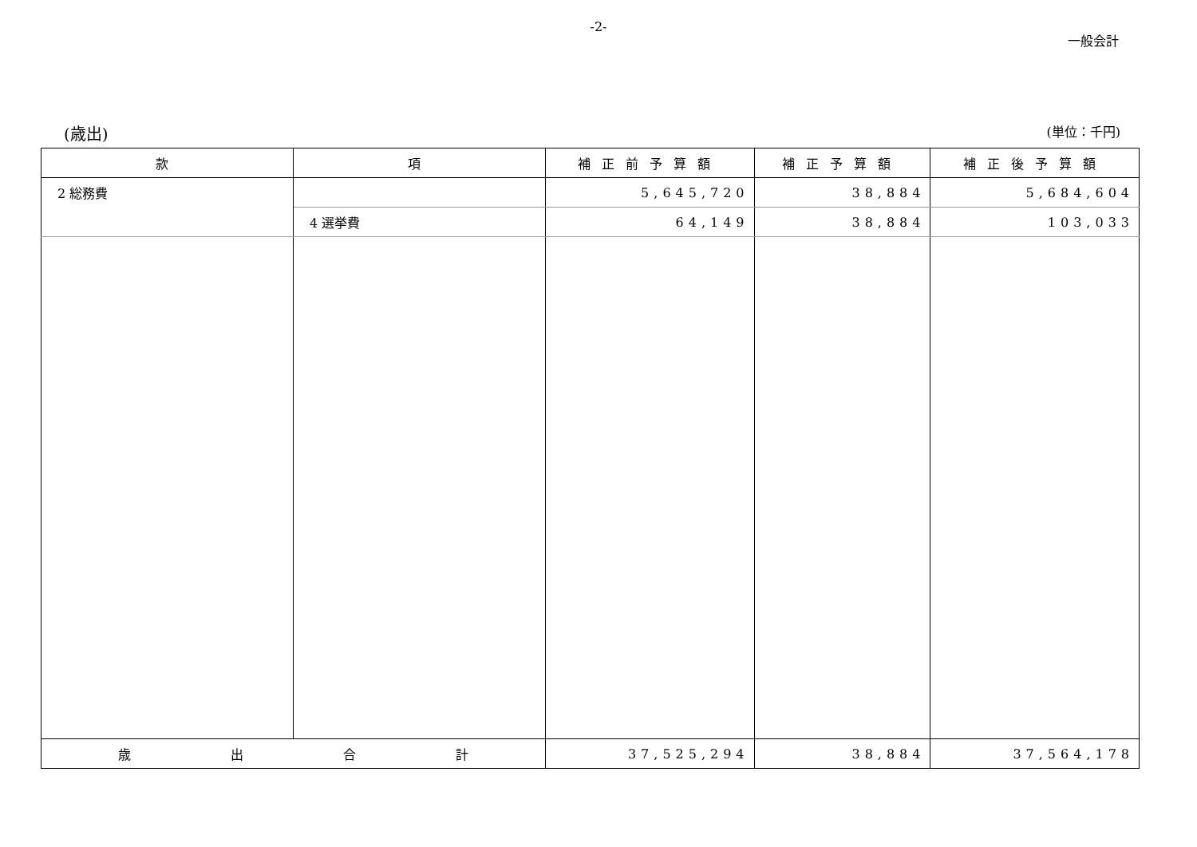-2-
一般会計
(歳出) (単位：千円)
| 款 | 項 | 補正前予算額 | 補正予算額 | 補正後予算額 |
| --- | --- | --- | --- | --- |
| 2 総務費 | | 5,645,720 | 38,884 | 5,684,604 |
| | 4 選挙費 | 64,149 | 38,884 | 103,033 |
| 歳 出 合 計 | | 37,525,294 | 38,884 | 37,564,178 |